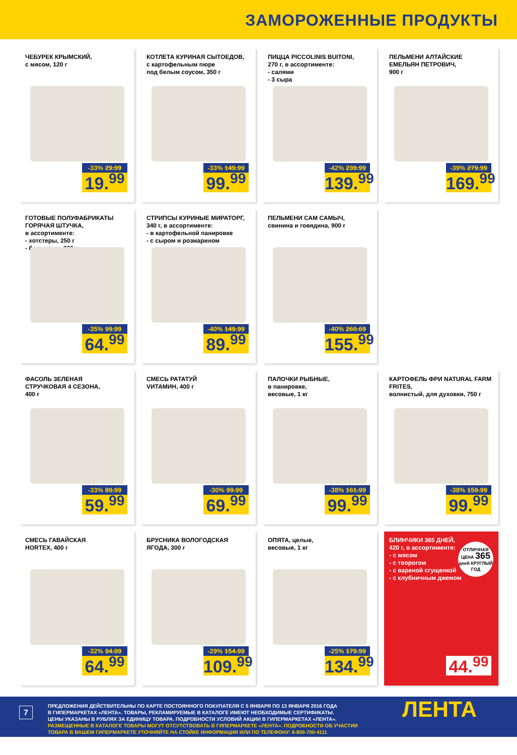ЗАМОРОЖЕННЫЕ ПРОДУКТЫ
ЧЕБУРЕК КРЫМСКИЙ,
с мясом, 120 г
-33% 29.99
19.<sup>99</sup>
КОТЛЕТА КУРИНАЯ СЫТОЕДОВ,
с картофельным пюре
под белым соусом, 350 г
-33% 149.99
99.<sup>99</sup>
ПИЦЦА PICCOLINIS BUITONI,
270 г, в ассортименте:
- салями
- 3 сыра
-42% 239.99
139.<sup>99</sup>
ПЕЛЬМЕНИ АЛТАЙСКИЕ
ЕМЕЛЬЯН ПЕТРОВИЧ,
900 г
-39% 279.99
169.<sup>99</sup>
ГОТОВЫЕ ПОЛУФАБРИКАТЫ
ГОРЯЧАЯ ШТУЧКА,
в ассортименте:
- хотстеры, 250 г
- бельмеши, 300 г
-35% 99.99
64.<sup>99</sup>
СТРИПСЫ КУРИНЫЕ МИРАТОРГ,
340 г, в ассортименте:
- в картофельной панировке
- с сыром и розмарином
-40% 149.99
89.<sup>99</sup>
ПЕЛЬМЕНИ САМ САМЫЧ,
свинина и говядина, 900 г
-40% 260.69
155.<sup>99</sup>
ФАСОЛЬ ЗЕЛЕНАЯ
СТРУЧКОВАЯ 4 СЕЗОНА,
400 г
-33% 89.99
59.<sup>99</sup>
СМЕСЬ РАТАТУЙ
VИТАМИН, 400 г
-30% 99.99
69.<sup>99</sup>
ПАЛОЧКИ РЫБНЫЕ,
в панировке,
весовые, 1 кг
-38% 161.99
99.<sup>99</sup>
КАРТОФЕЛЬ ФРИ NATURAL FARM FRITES,
волнистый, для духовки, 750 г
-38% 159.99
99.<sup>99</sup>
СМЕСЬ ГАВАЙСКАЯ
HORTEX, 400 г
-32% 94.99
64.<sup>99</sup>
БРУСНИКА ВОЛОГОДСКАЯ
ЯГОДА, 300 г
-29% 154.99
109.<sup>99</sup>
ОПЯТА, целые,
весовые, 1 кг
-25% 179.99
134.<sup>99</sup>
БЛИНЧИКИ 365 ДНЕЙ,
420 г, в ассортименте:
- с мясом
- с творогом
- с вареной сгущенкой
- с клубничным джемом
ОТЛИЧНАЯ ЦЕНА 365
дней КРУГЛЫЙ ГОД
44.<sup>99</sup>
7
ПРЕДЛОЖЕНИЯ ДЕЙСТВИТЕЛЬНЫ ПО КАРТЕ ПОСТОЯННОГО ПОКУПАТЕЛЯ С 5 ЯНВАРЯ ПО 13 ЯНВАРЯ 2016 ГОДА
В ГИПЕРМАРКЕТАХ «ЛЕНТА». ТОВАРЫ, РЕКЛАМИРУЕМЫЕ В КАТАЛОГЕ ИМЕЮТ НЕОБХОДИМЫЕ СЕРТИФИКАТЫ.
ЦЕНЫ УКАЗАНЫ В РУБЛЯХ ЗА ЕДИНИЦУ ТОВАРА. ПОДРОБНОСТИ УСЛОВИЙ АКЦИИ В ГИПЕРМАРКЕТАХ «ЛЕНТА».
РАЗМЕЩЕННЫЕ В КАТАЛОГЕ ТОВАРЫ МОГУТ ОТСУТСТВОВАТЬ В ГИПЕРМАРКЕТЕ «ЛЕНТА». ПОДРОБНОСТИ ОБ УЧАСТИИ
ТОВАРА В ВАШЕМ ГИПЕРМАРКЕТЕ УТОЧНЯЙТЕ НА СТОЙКЕ ИНФОРМАЦИИ ИЛИ ПО ТЕЛЕФОНУ: 8-800-700-4111
ЛЕНТА